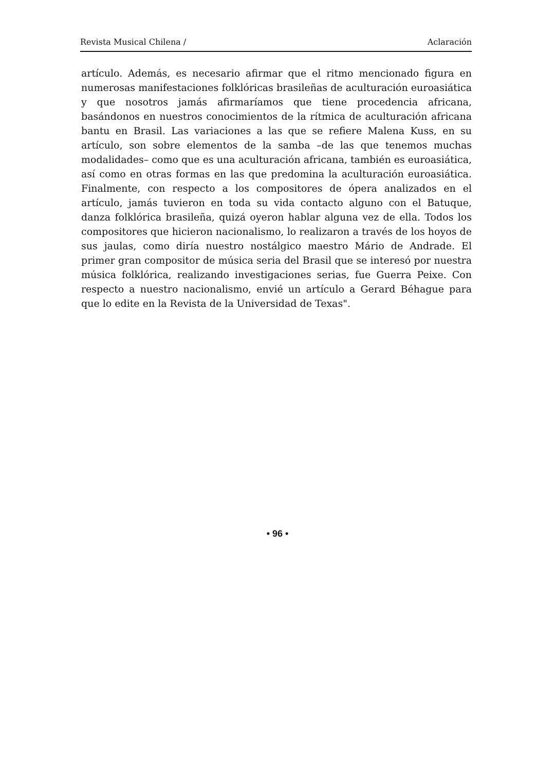Revista Musical Chilena / Aclaración
artículo. Además, es necesario afirmar que el ritmo mencionado figura en numerosas manifestaciones folklóricas brasileñas de aculturación euroasiática y que nosotros jamás afirmaríamos que tiene procedencia africana, basándonos en nuestros conocimientos de la rítmica de aculturación africana bantu en Brasil. Las variaciones a las que se refiere Malena Kuss, en su artículo, son sobre elementos de la samba –de las que tenemos muchas modalidades– como que es una aculturación africana, también es euroasiática, así como en otras formas en las que predomina la aculturación euroasiática. Finalmente, con respecto a los compositores de ópera analizados en el artículo, jamás tuvieron en toda su vida contacto alguno con el Batuque, danza folklórica brasileña, quizá oyeron hablar alguna vez de ella. Todos los compositores que hicieron nacionalismo, lo realizaron a través de los hoyos de sus jaulas, como diría nuestro nostálgico maestro Mário de Andrade. El primer gran compositor de música seria del Brasil que se interesó por nuestra música folklórica, realizando investigaciones serias, fue Guerra Peixe. Con respecto a nuestro nacionalismo, envié un artículo a Gerard Béhague para que lo edite en la Revista de la Universidad de Texas".
• 96 •